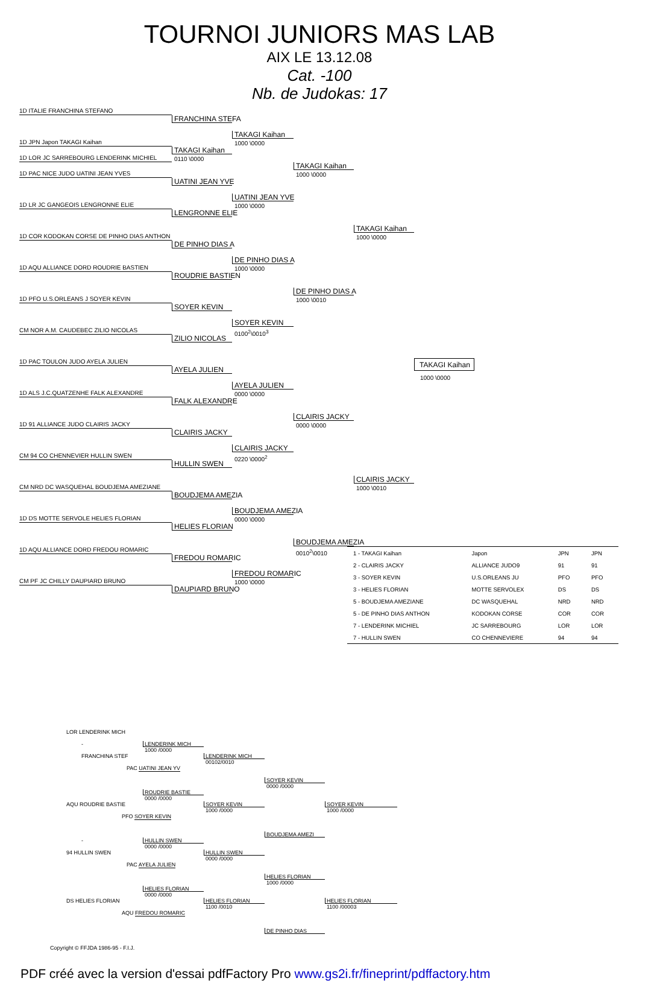TOURNOI JUNIORS MAS LAB
AIX LE 13.12.08
Cat. -100
Nb. de Judokas: 17
1D ITALIE FRANCHINA STEFANO
FRANCHINA STEFA
TAKAGI Kaihan
1000 \0000
1D JPN Japon TAKAGI Kaihan
TAKAGI Kaihan
0110 \0000
1D LOR JC SARREBOURG LENDERINK MICHIEL
TAKAGI Kaihan
1000 \0000
1D PAC NICE JUDO UATINI JEAN YVES
UATINI JEAN YVE
UATINI JEAN YVE
1000 \0000
1D LR JC GANGEOIS LENGRONNE ELIE
LENGRONNE ELIE
TAKAGI Kaihan
1000 \0000
1D COR KODOKAN CORSE DE PINHO DIAS ANTHON
DE PINHO DIAS A
DE PINHO DIAS A
1000 \0000
1D AQU ALLIANCE DORD ROUDRIE BASTIEN
ROUDRIE BASTIEN
DE PINHO DIAS A
1000 \0010
1D PFO U.S.ORLEANS J SOYER KEVIN
SOYER KEVIN
SOYER KEVIN
0100<sup>2</sup>\0010<sup>3</sup>
CM NOR A.M. CAUDEBEC ZILIO NICOLAS
ZILIO NICOLAS
1D PAC TOULON JUDO AYELA JULIEN
TAKAGI Kaihan
1000 \0000
AYELA JULIEN
AYELA JULIEN
0000 \0000
1D ALS J.C.QUATZENHE FALK ALEXANDRE
FALK ALEXANDRE
CLAIRIS JACKY
0000 \0000
1D 91 ALLIANCE JUDO CLAIRIS JACKY
CLAIRIS JACKY
CLAIRIS JACKY
0220 \0000<sup>2</sup>
CM 94 CO CHENNEVIER HULLIN SWEN
HULLIN SWEN
CLAIRIS JACKY
1000 \0010
CM NRD DC WASQUEHAL BOUDJEMA AMEZIANE
BOUDJEMA AMEZIA
BOUDJEMA AMEZIA
0000 \0000
1D DS MOTTE SERVOLE HELIES FLORIAN
HELIES FLORIAN
BOUDJEMA AMEZIA
0010<sup>2</sup>\0010
1D AQU ALLIANCE DORD FREDOU ROMARIC
| 1 - TAKAGI Kaihan | Japon | JPN | JPN |
| 2 - CLAIRIS JACKY | ALLIANCE JUDO9 | 91 | 91 |
| 3 - SOYER KEVIN | U.S.ORLEANS JU | PFO | PFO |
| 3 - HELIES FLORIAN | MOTTE SERVOLEX | DS | DS |
| 5 - BOUDJEMA AMEZIANE | DC WASQUEHAL | NRD | NRD |
| 5 - DE PINHO DIAS ANTHON | KODOKAN CORSE | COR | COR |
| 7 - LENDERINK MICHIEL | JC SARREBOURG | LOR | LOR |
| 7 - HULLIN SWEN | CO CHENNEVIERE | 94 | 94 |
FREDOU ROMARIC
FREDOU ROMARIC
1000 \0000
CM PF JC CHILLY DAUPIARD BRUNO
DAUPIARD BRUNO
LOR LENDERINK MICH
-
LENDERINK MICH
1000 /0000
FRANCHINA STEF
LENDERINK MICH
00102/0010
PAC UATINI JEAN YV
SOYER KEVIN
0000 /0000
ROUDRIE BASTIE
0000 /0000
AQU ROUDRIE BASTIE
SOYER KEVIN
1000 /0000
SOYER KEVIN
1000 /0000
PFO SOYER KEVIN
BOUDJEMA AMEZI
-
HULLIN SWEN
0000 /0000
94 HULLIN SWEN
HULLIN SWEN
0000 /0000
PAC AYELA JULIEN
HELIES FLORIAN
1000 /0000
HELIES FLORIAN
0000 /0000
DS HELIES FLORIAN
HELIES FLORIAN
1100 /0010
HELIES FLORIAN
1100 /00003
AQU FREDOU ROMARIC
DE PINHO DIAS
Copyright © FFJDA 1986-95 - F.I.J.
PDF créé avec la version d'essai pdfFactory Pro www.gs2i.fr/fineprint/pdffactory.htm